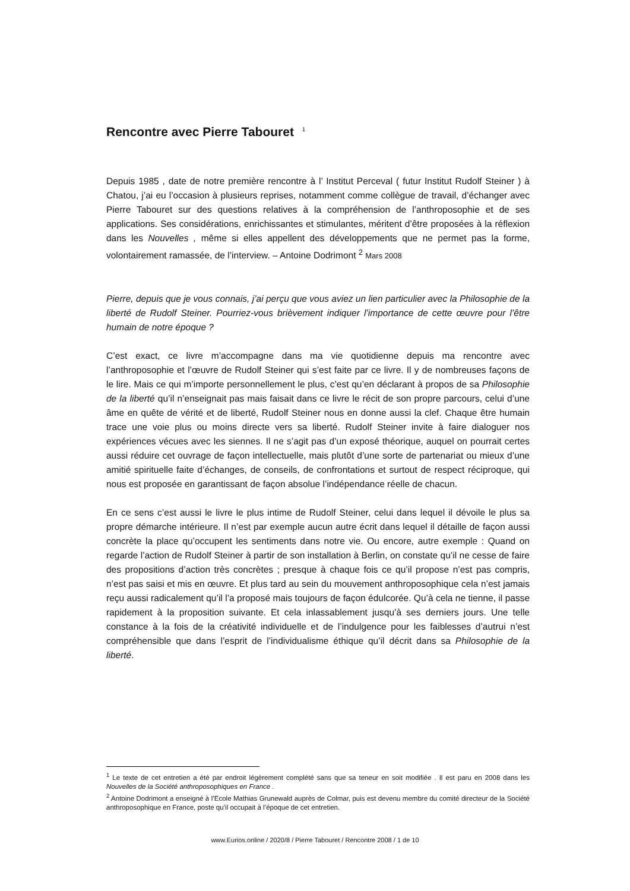Rencontre avec Pierre Tabouret <sup>1</sup>
Depuis 1985 , date de notre première rencontre à l’ Institut Perceval ( futur Institut Rudolf Steiner ) à Chatou, j’ai eu l’occasion à plusieurs reprises, notamment comme collègue de travail, d’échanger avec Pierre Tabouret sur des questions relatives à la compréhension de l’anthroposophie et de ses applications. Ses considérations, enrichissantes et stimulantes, méritent d’être proposées à la réflexion dans les Nouvelles , même si elles appellent des développements que ne permet pas la forme, volontairement ramassée, de l’interview. – Antoine Dodrimont <sup>2</sup> Mars 2008
Pierre, depuis que je vous connais, j’ai perçu que vous aviez un lien particulier avec la Philosophie de la liberté de Rudolf Steiner. Pourriez-vous brièvement indiquer l’importance de cette œuvre pour l’être humain de notre époque ?
C’est exact, ce livre m’accompagne dans ma vie quotidienne depuis ma rencontre avec l’anthroposophie et l’œuvre de Rudolf Steiner qui s’est faite par ce livre. Il y de nombreuses façons de le lire. Mais ce qui m’importe personnellement le plus, c’est qu’en déclarant à propos de sa Philosophie de la liberté qu’il n’enseignait pas mais faisait dans ce livre le récit de son propre parcours, celui d’une âme en quête de vérité et de liberté, Rudolf Steiner nous en donne aussi la clef. Chaque être humain trace une voie plus ou moins directe vers sa liberté. Rudolf Steiner invite à faire dialoguer nos expériences vécues avec les siennes. Il ne s’agit pas d’un exposé théorique, auquel on pourrait certes aussi réduire cet ouvrage de façon intellectuelle, mais plutôt d’une sorte de partenariat ou mieux d’une amitié spirituelle faite d’échanges, de conseils, de confrontations et surtout de respect réciproque, qui nous est proposée en garantissant de façon absolue l’indépendance réelle de chacun.
En ce sens c’est aussi le livre le plus intime de Rudolf Steiner, celui dans lequel il dévoile le plus sa propre démarche intérieure. Il n’est par exemple aucun autre écrit dans lequel il détaille de façon aussi concrète la place qu’occupent les sentiments dans notre vie. Ou encore, autre exemple : Quand on regarde l’action de Rudolf Steiner à partir de son installation à Berlin, on constate qu’il ne cesse de faire des propositions d’action très concrètes ; presque à chaque fois ce qu’il propose n’est pas compris, n’est pas saisi et mis en œuvre. Et plus tard au sein du mouvement anthroposophique cela n’est jamais reçu aussi radicalement qu’il l’a proposé mais toujours de façon édulcorée. Qu’à cela ne tienne, il passe rapidement à la proposition suivante. Et cela inlassablement jusqu’à ses derniers jours. Une telle constance à la fois de la créativité individuelle et de l’indulgence pour les faiblesses d’autrui n’est compréhensible que dans l’esprit de l’individualisme éthique qu’il décrit dans sa Philosophie de la liberté.
<sup>1</sup> Le texte de cet entretien a été par endroit légèrement complété sans que sa teneur en soit modifiée . Il est paru en 2008 dans les Nouvelles de la Société anthroposophiques en France .
<sup>2</sup> Antoine Dodrimont a enseigné à l’Ecole Mathias Grunewald auprès de Colmar, puis est devenu membre du comité directeur de la Société anthroposophique en France, poste qu’il occupait à l’époque de cet entretien.
www.Eurios.online / 2020/8 / Pierre Tabouret / Rencontre 2008 / 1 de 10